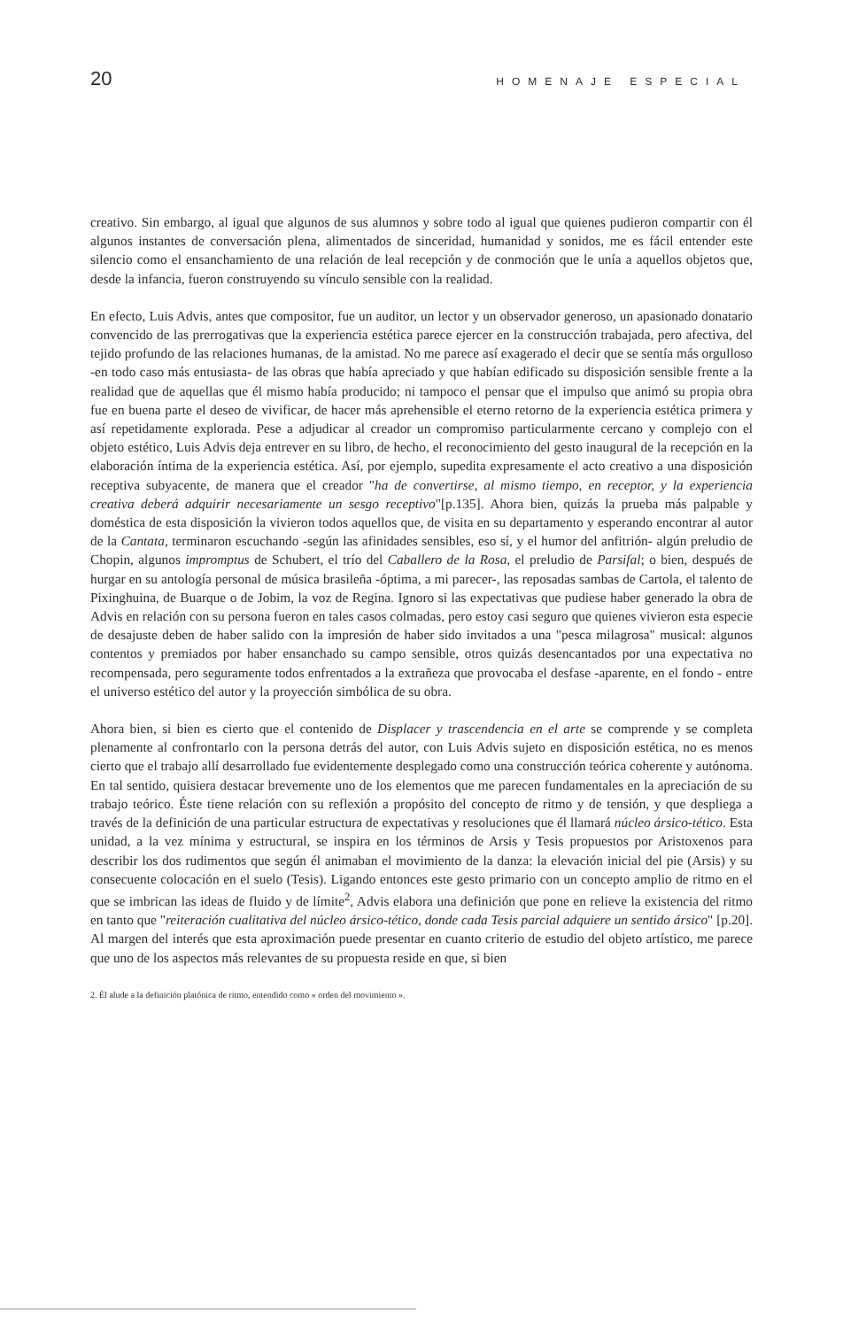20 HOMENAJE ESPECIAL
creativo. Sin embargo, al igual que algunos de sus alumnos y sobre todo al igual que quienes pudieron compartir con él algunos instantes de conversación plena, alimentados de sinceridad, humanidad y sonidos, me es fácil entender este silencio como el ensanchamiento de una relación de leal recepción y de conmoción que le unía a aquellos objetos que, desde la infancia, fueron construyendo su vínculo sensible con la realidad.
En efecto, Luis Advis, antes que compositor, fue un auditor, un lector y un observador generoso, un apasionado donatario convencido de las prerrogativas que la experiencia estética parece ejercer en la construcción trabajada, pero afectiva, del tejido profundo de las relaciones humanas, de la amistad. No me parece así exagerado el decir que se sentía más orgulloso -en todo caso más entusiasta- de las obras que había apreciado y que habían edificado su disposición sensible frente a la realidad que de aquellas que él mismo había producido; ni tampoco el pensar que el impulso que animó su propia obra fue en buena parte el deseo de vivificar, de hacer más aprehensible el eterno retorno de la experiencia estética primera y así repetidamente explorada. Pese a adjudicar al creador un compromiso particularmente cercano y complejo con el objeto estético, Luis Advis deja entrever en su libro, de hecho, el reconocimiento del gesto inaugural de la recepción en la elaboración íntima de la experiencia estética. Así, por ejemplo, supedita expresamente el acto creativo a una disposición receptiva subyacente, de manera que el creador "ha de convertirse, al mismo tiempo, en receptor, y la experiencia creativa deberá adquirir necesariamente un sesgo receptivo"[p.135]. Ahora bien, quizás la prueba más palpable y doméstica de esta disposición la vivieron todos aquellos que, de visita en su departamento y esperando encontrar al autor de la Cantata, terminaron escuchando -según las afinidades sensibles, eso sí, y el humor del anfitrión- algún preludio de Chopin, algunos impromptus de Schubert, el trío del Caballero de la Rosa, el preludio de Parsifal; o bien, después de hurgar en su antología personal de música brasileña -óptima, a mi parecer-, las reposadas sambas de Cartola, el talento de Pixinghuina, de Buarque o de Jobim, la voz de Regina. Ignoro si las expectativas que pudiese haber generado la obra de Advis en relación con su persona fueron en tales casos colmadas, pero estoy casi seguro que quienes vivieron esta especie de desajuste deben de haber salido con la impresión de haber sido invitados a una "pesca milagrosa" musical: algunos contentos y premiados por haber ensanchado su campo sensible, otros quizás desencantados por una expectativa no recompensada, pero seguramente todos enfrentados a la extrañeza que provocaba el desfase -aparente, en el fondo - entre el universo estético del autor y la proyección simbólica de su obra.
Ahora bien, si bien es cierto que el contenido de Displacer y trascendencia en el arte se comprende y se completa plenamente al confrontarlo con la persona detrás del autor, con Luis Advis sujeto en disposición estética, no es menos cierto que el trabajo allí desarrollado fue evidentemente desplegado como una construcción teórica coherente y autónoma. En tal sentido, quisiera destacar brevemente uno de los elementos que me parecen fundamentales en la apreciación de su trabajo teórico. Éste tiene relación con su reflexión a propósito del concepto de ritmo y de tensión, y que despliega a través de la definición de una particular estructura de expectativas y resoluciones que él llamará núcleo ársico-tético. Esta unidad, a la vez mínima y estructural, se inspira en los términos de Arsis y Tesis propuestos por Aristoxenos para describir los dos rudimentos que según él animaban el movimiento de la danza: la elevación inicial del pie (Arsis) y su consecuente colocación en el suelo (Tesis). Ligando entonces este gesto primario con un concepto amplio de ritmo en el que se imbrican las ideas de fluido y de límite<sup>2</sup>, Advis elabora una definición que pone en relieve la existencia del ritmo en tanto que "reiteración cualitativa del núcleo ársico-tético, donde cada Tesis parcial adquiere un sentido ársico" [p.20]. Al margen del interés que esta aproximación puede presentar en cuanto criterio de estudio del objeto artístico, me parece que uno de los aspectos más relevantes de su propuesta reside en que, si bien
2. Él alude a la definición platónica de ritmo, entendido como « orden del movimiento ».